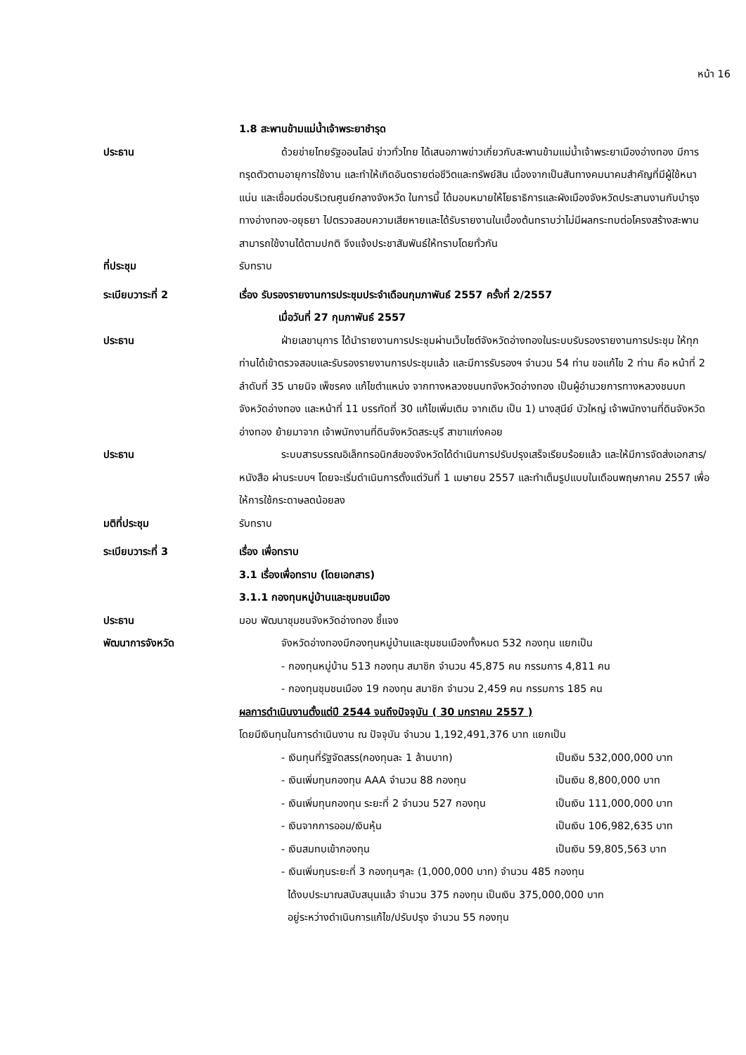หน้า 16
1.8 สะพานข้ามแม่น้ำเจ้าพระยาชำรุด
ประธาน ด้วยข่ายไทยรัฐออนไลน์ ข่าวทั่วไทย ได้เสนอภาพข่าวเกี่ยวกับสะพานข้ามแม่น้ำเจ้าพระยาเมืองอ่างทอง มีการทรุดตัวตามอายุการใช้งาน และทำให้เกิดอันตรายต่อชีวิตและทรัพย์สิน เนื่องจากเป็นสันทางคมนาคมสำคัญที่มีผู้ใช้หนาแน่น และเชื่อมต่อบริเวณศูนย์กลางจังหวัด ในการนี้ ได้มอบหมายให้โยธาธิการและผังเมืองจังหวัดประสานงานกับบำรุงทางอ่างทอง-อยุธยา ไปตรวจสอบความเสียหายและได้รับรายงานในเบื้องต้นทราบว่าไม่มีผลกระทบต่อโครงสร้างสะพาน สามารถใช้งานได้ตามปกติ จึงแจ้งประชาสัมพันธ์ให้ทราบโดยทั่วกัน
ที่ประชุม รับทราบ
ระเบียบวาระที่ 2 เรื่อง รับรองรายงานการประชุมประจำเดือนกุมภาพันธ์ 2557 ครั้งที่ 2/2557
เมื่อวันที่ 27 กุมภาพันธ์ 2557
ประธาน ฝ่ายเลขานุการ ได้นำรายงานการประชุมผ่านเว็บไซต์จังหวัดอ่างทองในระบบรับรองรายงานการประชุม ให้ทุกท่านได้เข้าตรวจสอบและรับรองรายงานการประชุมแล้ว และมีการรับรองฯ จำนวน 54 ท่าน ขอแก้ไข 2 ท่าน คือ หน้าที่ 2 ลำดับที่ 35 นายนิจ เพ็ชรคง แก้ไขตำแหน่ง จากทางหลวงชนบทจังหวัดอ่างทอง เป็นผู้อำนวยการทางหลวงชนบทจังหวัดอ่างทอง และหน้าที่ 11 บรรทัดที่ 30 แก้ไขเพิ่มเติม จากเดิม เป็น 1) นางสุนีย์ บัวใหญ่ เจ้าพนักงานที่ดินจังหวัดอ่างทอง ย้ายมาจาก เจ้าพนักงานที่ดินจังหวัดสระบุรี สาขาแก่งคอย
ประธาน ระบบสารบรรณอิเล็กทรอนิกส์ของจังหวัดได้ดำเนินการปรับปรุงเสร็จเรียบร้อยแล้ว และให้มีการจัดส่งเอกสาร/หนังสือ ผ่านระบบฯ โดยจะเริ่มดำเนินการตั้งแต่วันที่ 1 เมษายน 2557 และทำเต็มรูปแบบในเดือนพฤษภาคม 2557 เพื่อให้การใช้กระดาษลดน้อยลง
มติที่ประชุม รับทราบ
ระเบียบวาระที่ 3 เรื่อง เพื่อทราบ
3.1 เรื่องเพื่อทราบ (โดยเอกสาร)
3.1.1 กองทุนหมู่บ้านและชุมชนเมือง
ประธาน มอบ พัฒนาชุมชนจังหวัดอ่างทอง ชี้แจง
พัฒนาการจังหวัด จังหวัดอ่างทองมีกองทุนหมู่บ้านและชุมชนเมืองทั้งหมด 532 กองทุน แยกเป็น
- กองทุนหมู่บ้าน 513 กองทุน สมาชิก จำนวน 45,875 คน กรรมการ 4,811 คน
- กองทุนชุมชนเมือง 19 กองทุน สมาชิก จำนวน 2,459 คน กรรมการ 185 คน
ผลการดำเนินงานตั้งแต่ปี 2544 จนถึงปัจจุบัน ( 30 มกราคม 2557 )
โดยมีเงินทุนในการดำเนินงาน ณ ปัจจุบัน จำนวน 1,192,491,376 บาท แยกเป็น
- เงินทุนที่รัฐจัดสรร(กองทุนละ 1 ล้านบาท) เป็นเงิน 532,000,000 บาท
- เงินเพิ่มทุนกองทุน AAA จำนวน 88 กองทุน เป็นเงิน 8,800,000 บาท
- เงินเพิ่มทุนกองทุน ระยะที่ 2 จำนวน 527 กองทุน เป็นเงิน 111,000,000 บาท
- เงินจากการออม/เงินหุ้น เป็นเงิน 106,982,635 บาท
- เงินสมทบเข้ากองทุน เป็นเงิน 59,805,563 บาท
- เงินเพิ่มทุนระยะที่ 3 กองทุนๆละ (1,000,000 บาท) จำนวน 485 กองทุน
ได้งบประมาณสนับสนุนแล้ว จำนวน 375 กองทุน เป็นเงิน 375,000,000 บาท
อยู่ระหว่างดำเนินการแก้ไข/ปรับปรุง จำนวน 55 กองทุน